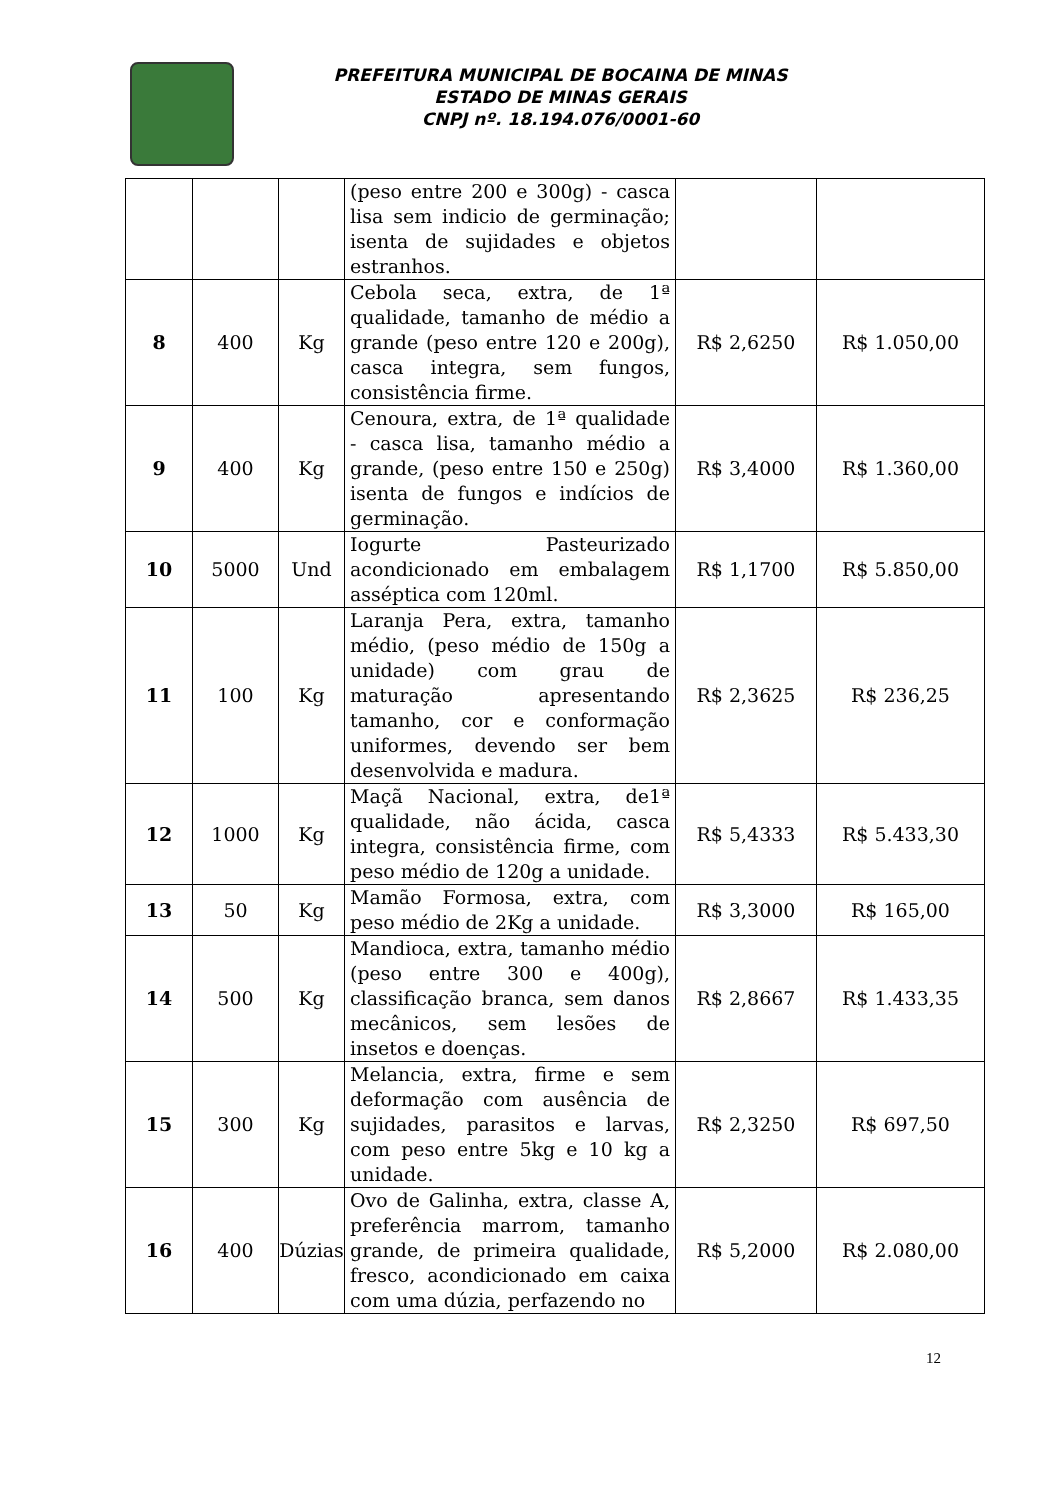PREFEITURA MUNICIPAL DE BOCAINA DE MINAS
ESTADO DE MINAS GERAIS
CNPJ nº. 18.194.076/0001-60
| | | | (peso entre 200 e 300g) - casca lisa sem indicio de germinação; isenta de sujidades e objetos estranhos. | | |
| 8 | 400 | Kg | Cebola seca, extra, de 1ª qualidade, tamanho de médio a grande (peso entre 120 e 200g), casca integra, sem fungos, consistência firme. | R$ 2,6250 | R$ 1.050,00 |
| 9 | 400 | Kg | Cenoura, extra, de 1ª qualidade - casca lisa, tamanho médio a grande, (peso entre 150 e 250g) isenta de fungos e indícios de germinação. | R$ 3,4000 | R$ 1.360,00 |
| 10 | 5000 | Und | Iogurte Pasteurizado acondicionado em embalagem asséptica com 120ml. | R$ 1,1700 | R$ 5.850,00 |
| 11 | 100 | Kg | Laranja Pera, extra, tamanho médio, (peso médio de 150g a unidade) com grau de maturação apresentando tamanho, cor e conformação uniformes, devendo ser bem desenvolvida e madura. | R$ 2,3625 | R$ 236,25 |
| 12 | 1000 | Kg | Maçã Nacional, extra, de1ª qualidade, não ácida, casca integra, consistência firme, com peso médio de 120g a unidade. | R$ 5,4333 | R$ 5.433,30 |
| 13 | 50 | Kg | Mamão Formosa, extra, com peso médio de 2Kg a unidade. | R$ 3,3000 | R$ 165,00 |
| 14 | 500 | Kg | Mandioca, extra, tamanho médio (peso entre 300 e 400g), classificação branca, sem danos mecânicos, sem lesões de insetos e doenças. | R$ 2,8667 | R$ 1.433,35 |
| 15 | 300 | Kg | Melancia, extra, firme e sem deformação com ausência de sujidades, parasitos e larvas, com peso entre 5kg e 10 kg a unidade. | R$ 2,3250 | R$ 697,50 |
| 16 | 400 | Dúzias | Ovo de Galinha, extra, classe A, preferência marrom, tamanho grande, de primeira qualidade, fresco, acondicionado em caixa com uma dúzia, perfazendo no | R$ 5,2000 | R$ 2.080,00 |
12